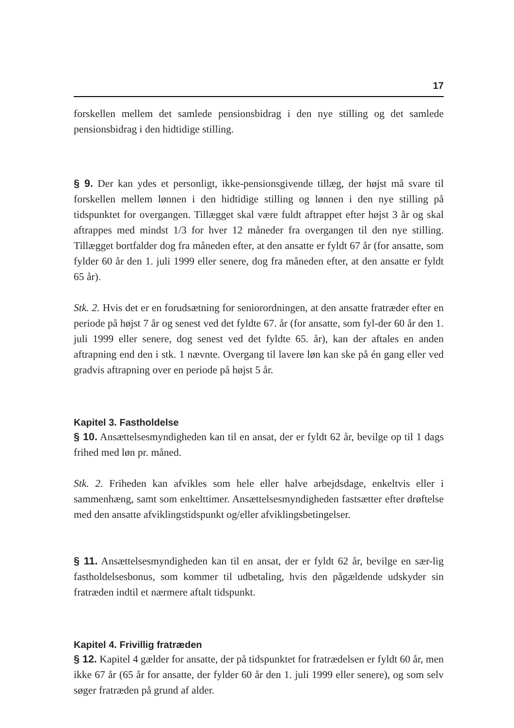17
forskellen mellem det samlede pensionsbidrag i den nye stilling og det samlede pensionsbidrag i den hidtidige stilling.
§ 9. Der kan ydes et personligt, ikke-pensionsgivende tillæg, der højst må svare til forskellen mellem lønnen i den hidtidige stilling og lønnen i den nye stilling på tidspunktet for overgangen. Tillægget skal være fuldt aftrappet efter højst 3 år og skal aftrappes med mindst 1/3 for hver 12 måneder fra overgangen til den nye stilling. Tillægget bortfalder dog fra måneden efter, at den ansatte er fyldt 67 år (for ansatte, som fylder 60 år den 1. juli 1999 eller senere, dog fra måneden efter, at den ansatte er fyldt 65 år).
Stk. 2. Hvis det er en forudsætning for seniorordningen, at den ansatte fratræder efter en periode på højst 7 år og senest ved det fyldte 67. år (for ansatte, som fyl-der 60 år den 1. juli 1999 eller senere, dog senest ved det fyldte 65. år), kan der aftales en anden aftrapning end den i stk. 1 nævnte. Overgang til lavere løn kan ske på én gang eller ved gradvis aftrapning over en periode på højst 5 år.
Kapitel 3. Fastholdelse
§ 10. Ansættelsesmyndigheden kan til en ansat, der er fyldt 62 år, bevilge op til 1 dags frihed med løn pr. måned.
Stk. 2. Friheden kan afvikles som hele eller halve arbejdsdage, enkeltvis eller i sammenhæng, samt som enkelttimer. Ansættelsesmyndigheden fastsætter efter drøftelse med den ansatte afviklingstidspunkt og/eller afviklingsbetingelser.
§ 11. Ansættelsesmyndigheden kan til en ansat, der er fyldt 62 år, bevilge en sær-lig fastholdelsesbonus, som kommer til udbetaling, hvis den pågældende udskyder sin fratræden indtil et nærmere aftalt tidspunkt.
Kapitel 4. Frivillig fratræden
§ 12. Kapitel 4 gælder for ansatte, der på tidspunktet for fratrædelsen er fyldt 60 år, men ikke 67 år (65 år for ansatte, der fylder 60 år den 1. juli 1999 eller senere), og som selv søger fratræden på grund af alder.